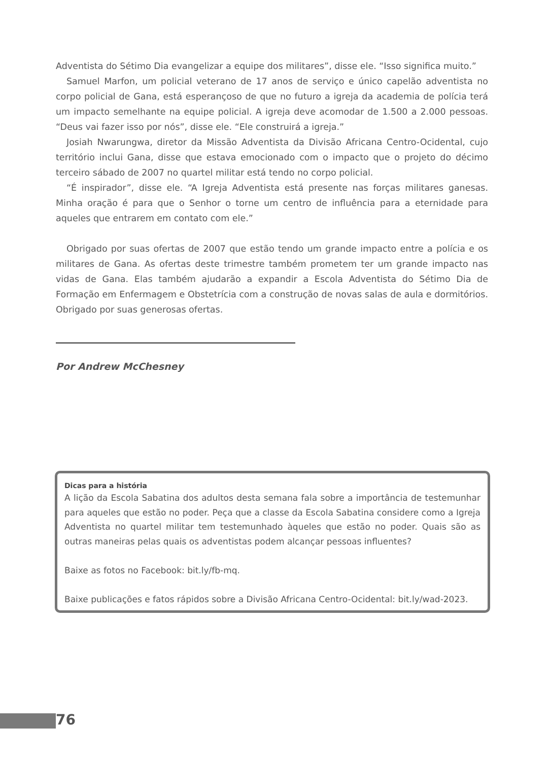Adventista do Sétimo Dia evangelizar a equipe dos militares”, disse ele. “Isso significa muito.”
Samuel Marfon, um policial veterano de 17 anos de serviço e único capelão adventista no corpo policial de Gana, está esperançoso de que no futuro a igreja da academia de polícia terá um impacto semelhante na equipe policial. A igreja deve acomodar de 1.500 a 2.000 pessoas. “Deus vai fazer isso por nós”, disse ele. “Ele construirá a igreja.”
Josiah Nwarungwa, diretor da Missão Adventista da Divisão Africana Centro-Ocidental, cujo território inclui Gana, disse que estava emocionado com o impacto que o projeto do décimo terceiro sábado de 2007 no quartel militar está tendo no corpo policial.
“É inspirador”, disse ele. “A Igreja Adventista está presente nas forças militares ganesas. Minha oração é para que o Senhor o torne um centro de influência para a eternidade para aqueles que entrarem em contato com ele.”
Obrigado por suas ofertas de 2007 que estão tendo um grande impacto entre a polícia e os militares de Gana. As ofertas deste trimestre também prometem ter um grande impacto nas vidas de Gana. Elas também ajudarão a expandir a Escola Adventista do Sétimo Dia de Formação em Enfermagem e Obstetrícia com a construção de novas salas de aula e dormitórios. Obrigado por suas generosas ofertas.
Por Andrew McChesney
Dicas para a história
A lição da Escola Sabatina dos adultos desta semana fala sobre a importância de testemunhar para aqueles que estão no poder. Peça que a classe da Escola Sabatina considere como a Igreja Adventista no quartel militar tem testemunhado àqueles que estão no poder. Quais são as outras maneiras pelas quais os adventistas podem alcançar pessoas influentes?
Baixe as fotos no Facebook: bit.ly/fb-mq.
Baixe publicações e fatos rápidos sobre a Divisão Africana Centro-Ocidental: bit.ly/wad-2023.
76